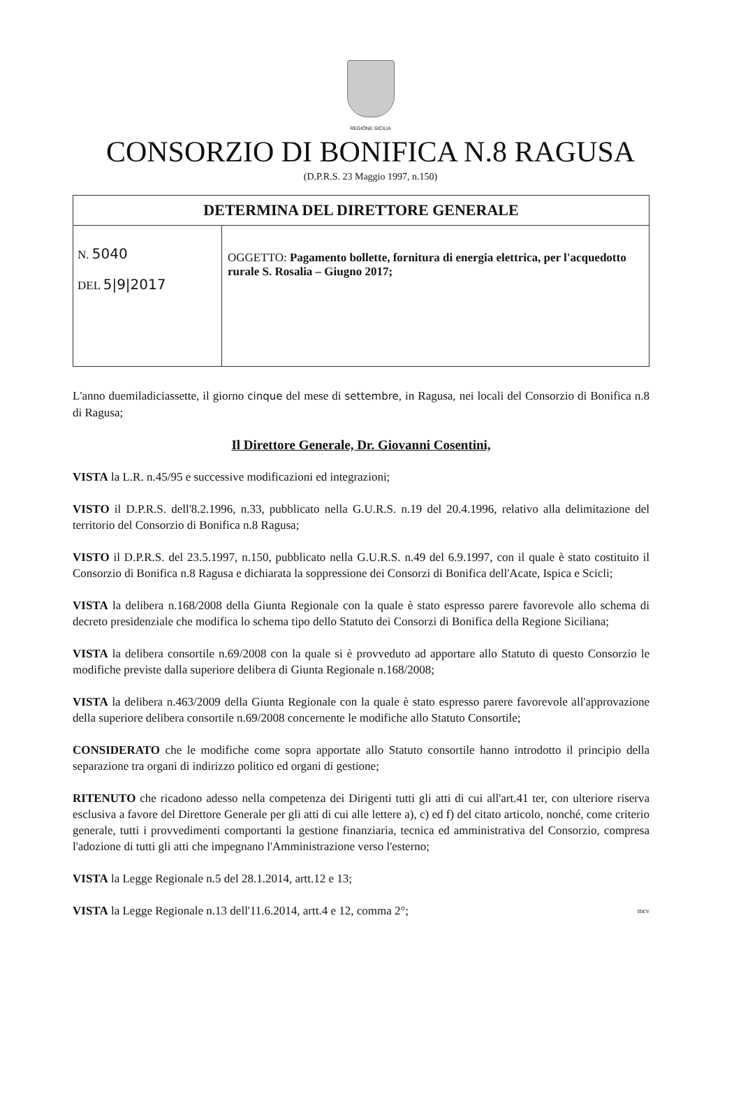REGIONE SICILIA
CONSORZIO DI BONIFICA N.8 RAGUSA
(D.P.R.S. 23 Maggio 1997, n.150)
| DETERMINA DEL DIRETTORE GENERALE | |
| N. 5040 DEL 5/9/2017 | OGGETTO: Pagamento bollette, fornitura di energia elettrica, per l'acquedotto rurale S. Rosalia – Giugno 2017; |
L'anno duemiladiciassette, il giorno cinque del mese di settembre, in Ragusa, nei locali del Consorzio di Bonifica n.8 di Ragusa;
Il Direttore Generale, Dr. Giovanni Cosentini,
VISTA la L.R. n.45/95 e successive modificazioni ed integrazioni;
VISTO il D.P.R.S. dell'8.2.1996, n.33, pubblicato nella G.U.R.S. n.19 del 20.4.1996, relativo alla delimitazione del territorio del Consorzio di Bonifica n.8 Ragusa;
VISTO il D.P.R.S. del 23.5.1997, n.150, pubblicato nella G.U.R.S. n.49 del 6.9.1997, con il quale è stato costituito il Consorzio di Bonifica n.8 Ragusa e dichiarata la soppressione dei Consorzi di Bonifica dell'Acate, Ispica e Scicli;
VISTA la delibera n.168/2008 della Giunta Regionale con la quale è stato espresso parere favorevole allo schema di decreto presidenziale che modifica lo schema tipo dello Statuto dei Consorzi di Bonifica della Regione Siciliana;
VISTA la delibera consortile n.69/2008 con la quale si è provveduto ad apportare allo Statuto di questo Consorzio le modifiche previste dalla superiore delibera di Giunta Regionale n.168/2008;
VISTA la delibera n.463/2009 della Giunta Regionale con la quale è stato espresso parere favorevole all'approvazione della superiore delibera consortile n.69/2008 concernente le modifiche allo Statuto Consortile;
CONSIDERATO che le modifiche come sopra apportate allo Statuto consortile hanno introdotto il principio della separazione tra organi di indirizzo politico ed organi di gestione;
RITENUTO che ricadono adesso nella competenza dei Dirigenti tutti gli atti di cui all'art.41 ter, con ulteriore riserva esclusiva a favore del Direttore Generale per gli atti di cui alle lettere a), c) ed f) del citato articolo, nonché, come criterio generale, tutti i provvedimenti comportanti la gestione finanziaria, tecnica ed amministrativa del Consorzio, compresa l'adozione di tutti gli atti che impegnano l'Amministrazione verso l'esterno;
VISTA la Legge Regionale n.5 del 28.1.2014, artt.12 e 13;
VISTA la Legge Regionale n.13 dell'11.6.2014, artt.4 e 12, comma 2°; mcv